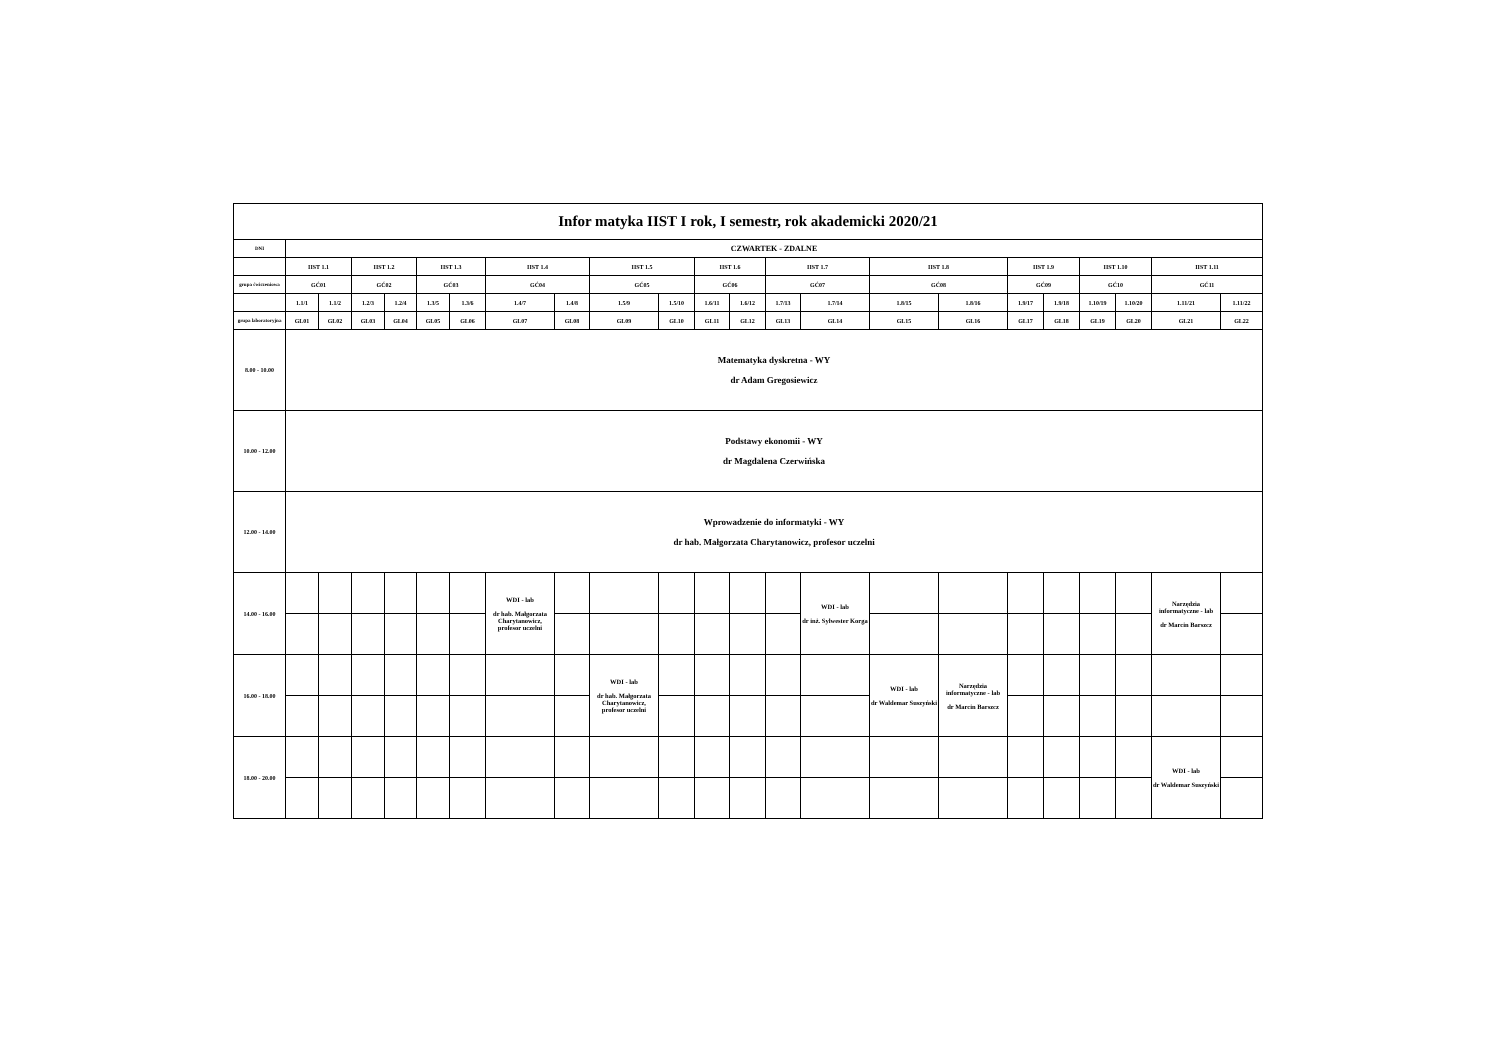| Infor matyka IIST I rok, I semestr, rok akademicki 2020/21 | | | | | | | | | | | | | | | | | | | | | | |
| --- | --- | --- | --- | --- | --- | --- | --- | --- | --- | --- | --- | --- | --- | --- | --- | --- | --- | --- | --- | --- | --- | --- |
| DNI | CZWARTEK - ZDALNE | | | | | | | | | | | | | | | | | | | | | |
| | IIST 1.1 | | IIST 1.2 | | IIST 1.3 | | IIST 1.4 | | IIST 1.5 | | IIST 1.6 | | IIST 1.7 | | IIST 1.8 | | IIST 1.9 | | IIST 1.10 | | IIST 1.11 | |
| grupa ćwiczeniowa | GĆ01 | | GĆ02 | | GĆ03 | | GĆ04 | | GĆ05 | | GĆ06 | | GĆ07 | | GĆ08 | | GĆ09 | | GĆ10 | | GĆ11 | |
| | 1.1/1 | 1.1/2 | 1.2/3 | 1.2/4 | 1.3/5 | 1.3/6 | 1.4/7 | 1.4/8 | 1.5/9 | 1.5/10 | 1.6/11 | 1.6/12 | 1.7/13 | 1.7/14 | 1.8/15 | 1.8/16 | 1.9/17 | 1.9/18 | 1.10/19 | 1.10/20 | 1.11/21 | 1.11/22 |
| grupa laboratoryjna | GL01 | GL02 | GL03 | GL04 | GL05 | GL06 | GL07 | GL08 | GL09 | GL10 | GL11 | GL12 | GL13 | GL14 | GL15 | GL16 | GL17 | GL18 | GL19 | GL20 | GL21 | GL22 |
| 8.00 - 10.00 | Matematyka dyskretna - WY dr Adam Gregosiewicz | | | | | | | | | | | | | | | | | | | | | |
| 10.00 - 12.00 | Podstawy ekonomii - WY dr Magdalena Czerwińska | | | | | | | | | | | | | | | | | | | | | |
| 12.00 - 14.00 | Wprowadzenie do informatyki - WY dr hab. Małgorzata Charytanowicz, profesor uczelni | | | | | | | | | | | | | | | | | | | | | |
| 14.00 - 16.00 | | | | | | | WDI - lab dr hab. Małgorzata Charytanowicz, profesor uczelni | | | | | | | WDI - lab dr inż. Sylwester Korga | | | | | | | Narzędzia informatyczne - lab dr Marcin Barszcz | |
| 16.00 - 18.00 | | | | | | | | | WDI - lab dr hab. Małgorzata Charytanowicz, profesor uczelni | | | | | | WDI - lab dr Waldemar Suszyński | Narzędzia informatyczne - lab dr Marcin Barszcz | | | | | | |
| 18.00 - 20.00 | | | | | | | | | | | | | | | | | | | | | WDI - lab dr Waldemar Suszyński | |